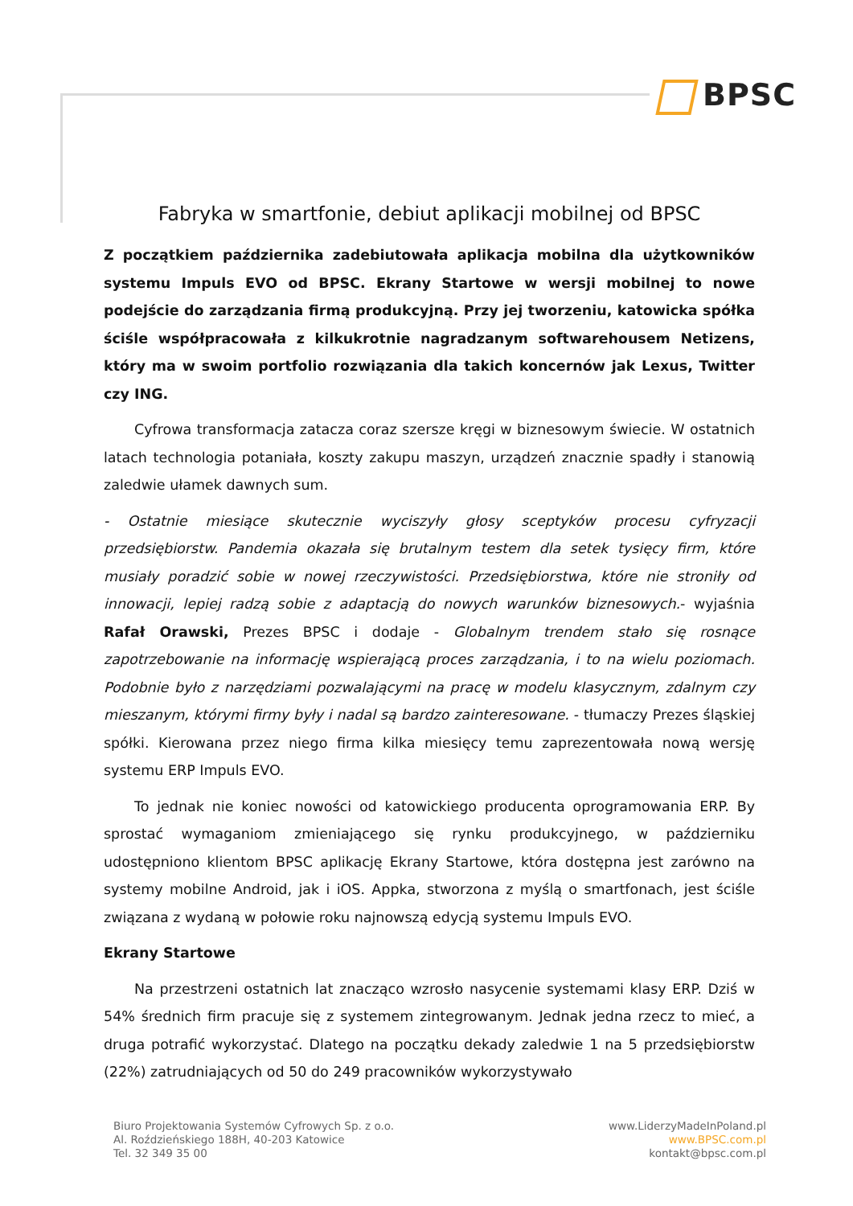BPSC
Fabryka w smartfonie, debiut aplikacji mobilnej od BPSC
Z początkiem października zadebiutowała aplikacja mobilna dla użytkowników systemu Impuls EVO od BPSC. Ekrany Startowe w wersji mobilnej to nowe podejście do zarządzania firmą produkcyjną. Przy jej tworzeniu, katowicka spółka ściśle współpracowała z kilkukrotnie nagradzanym softwarehousem Netizens, który ma w swoim portfolio rozwiązania dla takich koncernów jak Lexus, Twitter czy ING.
Cyfrowa transformacja zatacza coraz szersze kręgi w biznesowym świecie. W ostatnich latach technologia potaniała, koszty zakupu maszyn, urządzeń znacznie spadły i stanowią zaledwie ułamek dawnych sum.
- Ostatnie miesiące skutecznie wyciszyły głosy sceptyków procesu cyfryzacji przedsiębiorstw. Pandemia okazała się brutalnym testem dla setek tysięcy firm, które musiały poradzić sobie w nowej rzeczywistości. Przedsiębiorstwa, które nie stroniły od innowacji, lepiej radzą sobie z adaptacją do nowych warunków biznesowych.- wyjaśnia Rafał Orawski, Prezes BPSC i dodaje - Globalnym trendem stało się rosnące zapotrzebowanie na informację wspierającą proces zarządzania, i to na wielu poziomach. Podobnie było z narzędziami pozwalającymi na pracę w modelu klasycznym, zdalnym czy mieszanym, którymi firmy były i nadal są bardzo zainteresowane. - tłumaczy Prezes śląskiej spółki. Kierowana przez niego firma kilka miesięcy temu zaprezentowała nową wersję systemu ERP Impuls EVO.
To jednak nie koniec nowości od katowickiego producenta oprogramowania ERP. By sprostać wymaganiom zmieniającego się rynku produkcyjnego, w październiku udostępniono klientom BPSC aplikację Ekrany Startowe, która dostępna jest zarówno na systemy mobilne Android, jak i iOS. Appka, stworzona z myślą o smartfonach, jest ściśle związana z wydaną w połowie roku najnowszą edycją systemu Impuls EVO.
Ekrany Startowe
Na przestrzeni ostatnich lat znacząco wzrosło nasycenie systemami klasy ERP. Dziś w 54% średnich firm pracuje się z systemem zintegrowanym. Jednak jedna rzecz to mieć, a druga potrafić wykorzystać. Dlatego na początku dekady zaledwie 1 na 5 przedsiębiorstw (22%) zatrudniających od 50 do 249 pracowników wykorzystywało
Biuro Projektowania Systemów Cyfrowych Sp. z o.o.
Al. Roździeńskiego 188H, 40-203 Katowice
Tel. 32 349 35 00
www.LiderzyMadeInPoland.pl
www.BPSC.com.pl
kontakt@bpsc.com.pl